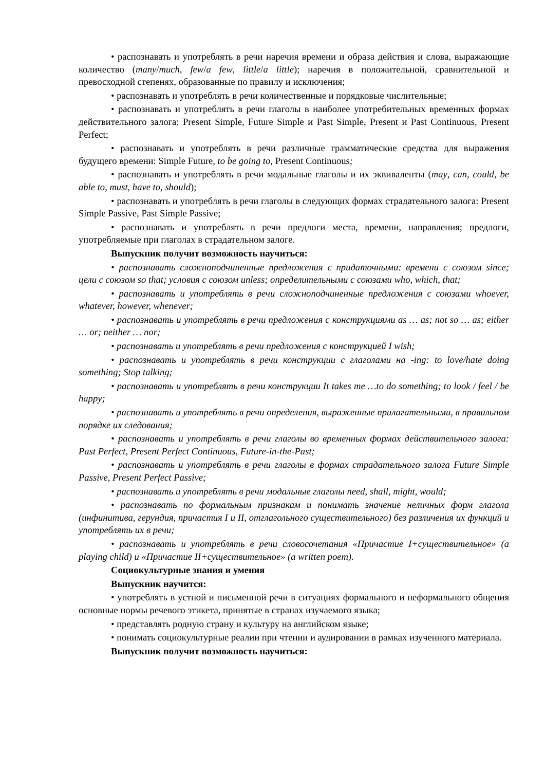• распознавать и употреблять в речи наречия времени и образа действия и слова, выражающие количество (many/much, few/a few, little/a little); наречия в положительной, сравнительной и превосходной степенях, образованные по правилу и исключения;
• распознавать и употреблять в речи количественные и порядковые числительные;
• распознавать и употреблять в речи глаголы в наиболее употребительных временных формах действительного залога: Present Simple, Future Simple и Past Simple, Present и Past Continuous, Present Perfect;
• распознавать и употреблять в речи различные грамматические средства для выражения будущего времени: Simple Future, to be going to, Present Continuous;
• распознавать и употреблять в речи модальные глаголы и их эквиваленты (may, can, could, be able to, must, have to, should);
• распознавать и употреблять в речи глаголы в следующих формах страдательного залога: Present Simple Passive, Past Simple Passive;
• распознавать и употреблять в речи предлоги места, времени, направления; предлоги, употребляемые при глаголах в страдательном залоге.
Выпускник получит возможность научиться:
• распознавать сложноподчиненные предложения с придаточными: времени с союзом since; цели с союзом so that; условия с союзом unless; определительными с союзами who, which, that;
• распознавать и употреблять в речи сложноподчиненные предложения с союзами whoever, whatever, however, whenever;
• распознавать и употреблять в речи предложения с конструкциями as … as; not so … as; either … or; neither … nor;
• распознавать и употреблять в речи предложения с конструкцией I wish;
• распознавать и употреблять в речи конструкции с глаголами на -ing: to love/hate doing something; Stop talking;
• распознавать и употреблять в речи конструкции It takes me …to do something; to look / feel / be happy;
• распознавать и употреблять в речи определения, выраженные прилагательными, в правильном порядке их следования;
• распознавать и употреблять в речи глаголы во временных формах действительного залога: Past Perfect, Present Perfect Continuous, Future-in-the-Past;
• распознавать и употреблять в речи глаголы в формах страдательного залога Future Simple Passive, Present Perfect Passive;
• распознавать и употреблять в речи модальные глаголы need, shall, might, would;
• распознавать по формальным признакам и понимать значение неличных форм глагола (инфинитива, герундия, причастия I и II, отглагольного существительного) без различения их функций и употреблять их в речи;
• распознавать и употреблять в речи словосочетания «Причастие I+существительное» (a playing child) и «Причастие II+существительное» (a written poem).
Социокультурные знания и умения
Выпускник научится:
• употреблять в устной и письменной речи в ситуациях формального и неформального общения основные нормы речевого этикета, принятые в странах изучаемого языка;
• представлять родную страну и культуру на английском языке;
• понимать социокультурные реалии при чтении и аудировании в рамках изученного материала.
Выпускник получит возможность научиться: